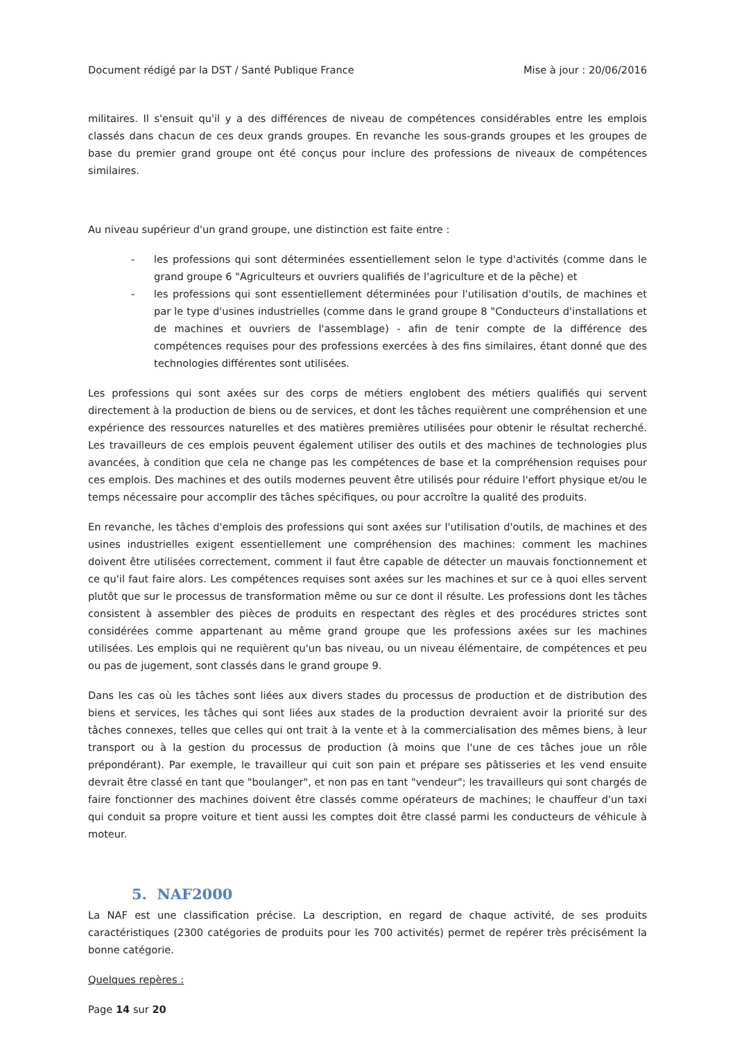Document rédigé par la DST / Santé Publique France Mise à jour : 20/06/2016
militaires. Il s'ensuit qu'il y a des différences de niveau de compétences considérables entre les emplois classés dans chacun de ces deux grands groupes. En revanche les sous-grands groupes et les groupes de base du premier grand groupe ont été conçus pour inclure des professions de niveaux de compétences similaires.
Au niveau supérieur d'un grand groupe, une distinction est faite entre :
- les professions qui sont déterminées essentiellement selon le type d'activités (comme dans le grand groupe 6 "Agriculteurs et ouvriers qualifiés de l'agriculture et de la pêche) et
- les professions qui sont essentiellement déterminées pour l'utilisation d'outils, de machines et par le type d'usines industrielles (comme dans le grand groupe 8 "Conducteurs d'installations et de machines et ouvriers de l'assemblage) - afin de tenir compte de la différence des compétences requises pour des professions exercées à des fins similaires, étant donné que des technologies différentes sont utilisées.
Les professions qui sont axées sur des corps de métiers englobent des métiers qualifiés qui servent directement à la production de biens ou de services, et dont les tâches requièrent une compréhension et une expérience des ressources naturelles et des matières premières utilisées pour obtenir le résultat recherché. Les travailleurs de ces emplois peuvent également utiliser des outils et des machines de technologies plus avancées, à condition que cela ne change pas les compétences de base et la compréhension requises pour ces emplois. Des machines et des outils modernes peuvent être utilisés pour réduire l'effort physique et/ou le temps nécessaire pour accomplir des tâches spécifiques, ou pour accroître la qualité des produits.
En revanche, les tâches d'emplois des professions qui sont axées sur l'utilisation d'outils, de machines et des usines industrielles exigent essentiellement une compréhension des machines: comment les machines doivent être utilisées correctement, comment il faut être capable de détecter un mauvais fonctionnement et ce qu'il faut faire alors. Les compétences requises sont axées sur les machines et sur ce à quoi elles servent plutôt que sur le processus de transformation même ou sur ce dont il résulte. Les professions dont les tâches consistent à assembler des pièces de produits en respectant des règles et des procédures strictes sont considérées comme appartenant au même grand groupe que les professions axées sur les machines utilisées. Les emplois qui ne requièrent qu'un bas niveau, ou un niveau élémentaire, de compétences et peu ou pas de jugement, sont classés dans le grand groupe 9.
Dans les cas où les tâches sont liées aux divers stades du processus de production et de distribution des biens et services, les tâches qui sont liées aux stades de la production devraient avoir la priorité sur des tâches connexes, telles que celles qui ont trait à la vente et à la commercialisation des mêmes biens, à leur transport ou à la gestion du processus de production (à moins que l'une de ces tâches joue un rôle prépondérant). Par exemple, le travailleur qui cuit son pain et prépare ses pâtisseries et les vend ensuite devrait être classé en tant que "boulanger", et non pas en tant "vendeur"; les travailleurs qui sont chargés de faire fonctionner des machines doivent être classés comme opérateurs de machines; le chauffeur d'un taxi qui conduit sa propre voiture et tient aussi les comptes doit être classé parmi les conducteurs de véhicule à moteur.
5. NAF2000
La NAF est une classification précise. La description, en regard de chaque activité, de ses produits caractéristiques (2300 catégories de produits pour les 700 activités) permet de repérer très précisément la bonne catégorie.
Quelques repères :
Page 14 sur 20